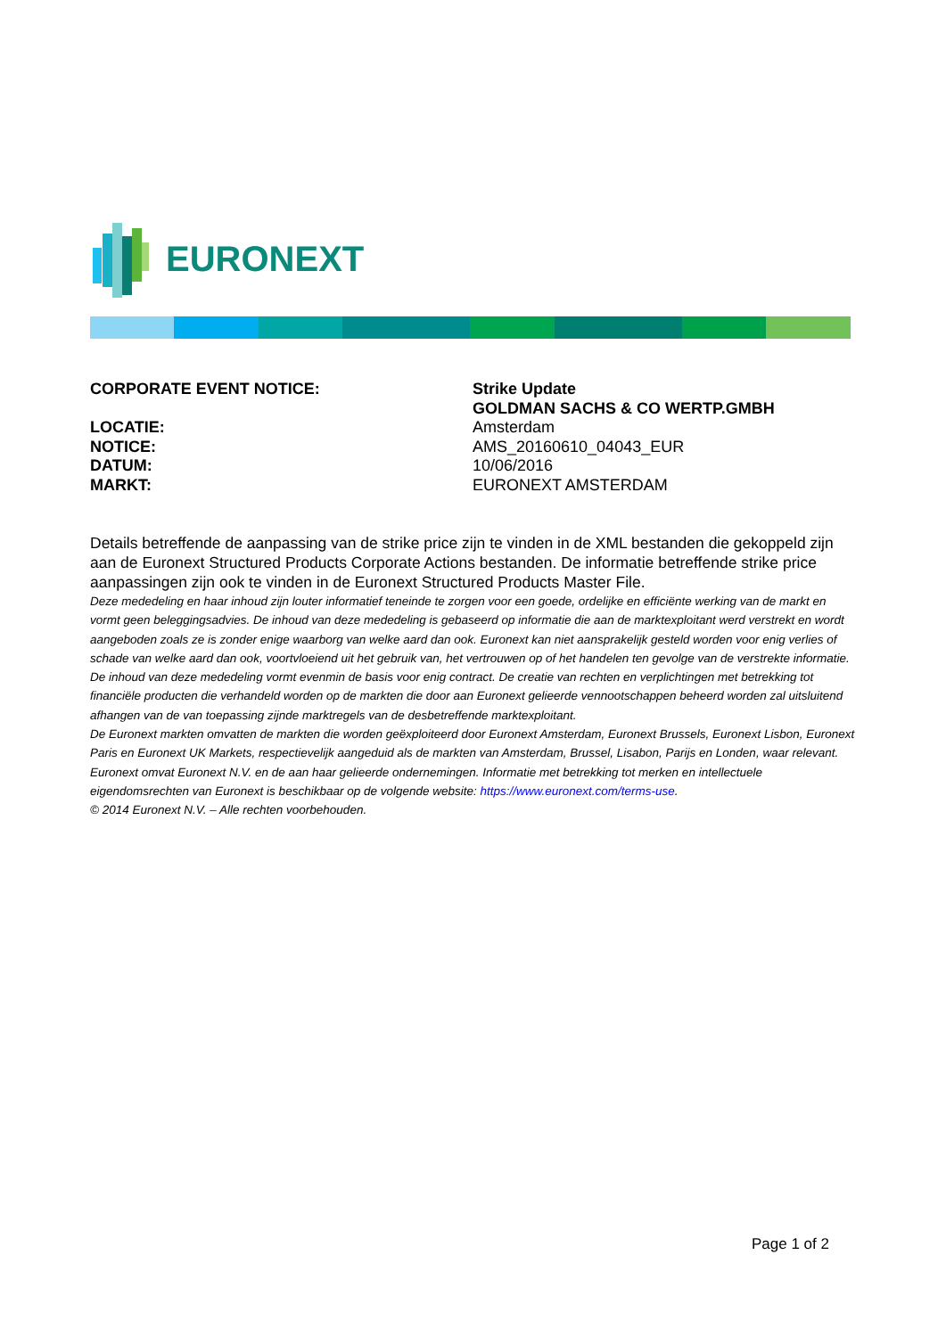EURONEXT
CORPORATE EVENT NOTICE: Strike Update
GOLDMAN SACHS & CO WERTP.GMBH
LOCATIE: Amsterdam
NOTICE: AMS_20160610_04043_EUR
DATUM: 10/06/2016
MARKT: EURONEXT AMSTERDAM
Details betreffende de aanpassing van de strike price zijn te vinden in de XML bestanden die gekoppeld zijn aan de Euronext Structured Products Corporate Actions bestanden. De informatie betreffende strike price aanpassingen zijn ook te vinden in de Euronext Structured Products Master File.
Deze mededeling en haar inhoud zijn louter informatief teneinde te zorgen voor een goede, ordelijke en efficiënte werking van de markt en vormt geen beleggingsadvies. De inhoud van deze mededeling is gebaseerd op informatie die aan de marktexploitant werd verstrekt en wordt aangeboden zoals ze is zonder enige waarborg van welke aard dan ook. Euronext kan niet aansprakelijk gesteld worden voor enig verlies of schade van welke aard dan ook, voortvloeiend uit het gebruik van, het vertrouwen op of het handelen ten gevolge van de verstrekte informatie. De inhoud van deze mededeling vormt evenmin de basis voor enig contract. De creatie van rechten en verplichtingen met betrekking tot financiële producten die verhandeld worden op de markten die door aan Euronext gelieerde vennootschappen beheerd worden zal uitsluitend afhangen van de van toepassing zijnde marktregels van de desbetreffende marktexploitant.
De Euronext markten omvatten de markten die worden geëxploiteerd door Euronext Amsterdam, Euronext Brussels, Euronext Lisbon, Euronext Paris en Euronext UK Markets, respectievelijk aangeduid als de markten van Amsterdam, Brussel, Lisabon, Parijs en Londen, waar relevant.
Euronext omvat Euronext N.V. en de aan haar gelieerde ondernemingen. Informatie met betrekking tot merken en intellectuele eigendomsrechten van Euronext is beschikbaar op de volgende website: https://www.euronext.com/terms-use.
© 2014 Euronext N.V. – Alle rechten voorbehouden.
Page 1 of 2